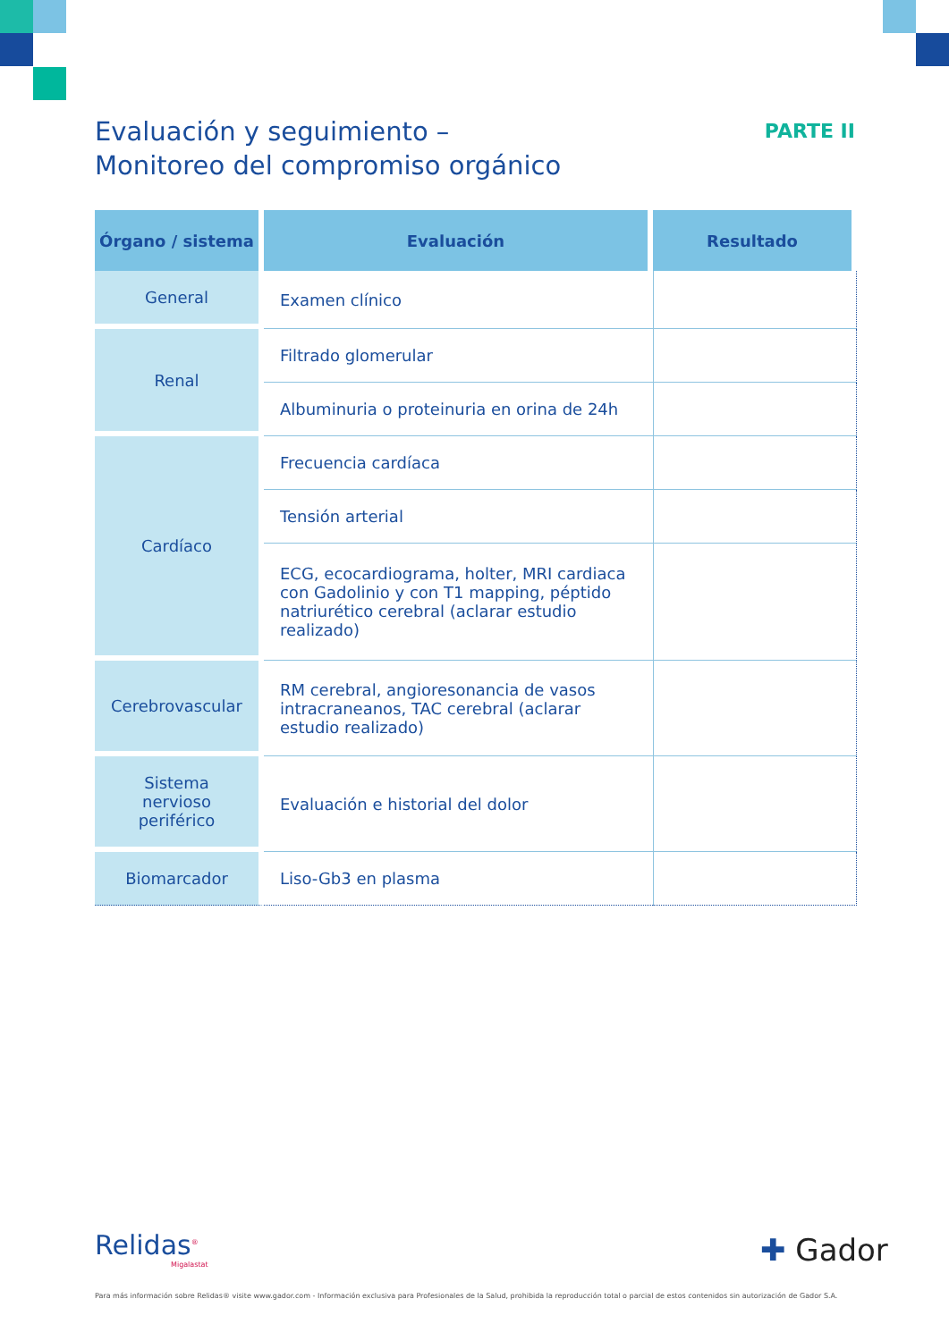Evaluación y seguimiento –
Monitoreo del compromiso orgánico
PARTE II
| Órgano / sistema | Evaluación | Resultado |
| --- | --- | --- |
| General | Examen clínico | |
| Renal | Filtrado glomerular | |
| | Albuminuria o proteinuria en orina de 24h | |
| Cardíaco | Frecuencia cardíaca | |
| | Tensión arterial | |
| | ECG, ecocardiograma, holter, MRI cardiaca con Gadolinio y con T1 mapping, péptido natriurético cerebral (aclarar estudio realizado) | |
| Cerebrovascular | RM cerebral, angioresonancia de vasos intracraneanos, TAC cerebral (aclarar estudio realizado) | |
| Sistema nervioso periférico | Evaluación e historial del dolor | |
| Biomarcador | Liso-Gb3 en plasma | |
Relidas<sup>®</sup>
Migalastat
✚ Gador
Para más información sobre Relidas® visite www.gador.com - Información exclusiva para Profesionales de la Salud, prohibida la reproducción total o parcial de estos contenidos sin autorización de Gador S.A.